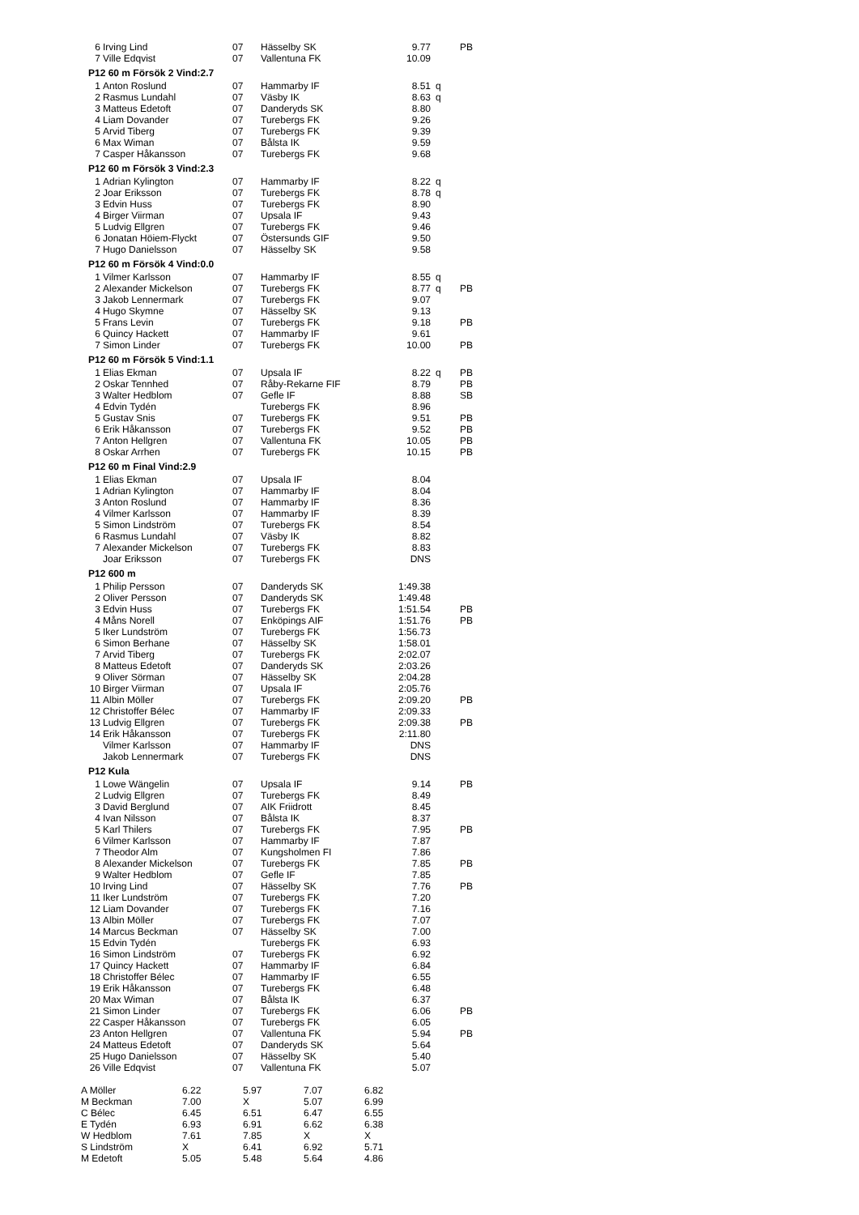| 6 | Irving Lind | 07 | Hässelby SK | 9.77 | | PB |
| 7 | Ville Edqvist | 07 | Vallentuna FK | 10.09 | | |
P12 60 m Försök 2 Vind:2.7
| 1 | Anton Roslund | 07 | Hammarby IF | 8.51 | q | |
| 2 | Rasmus Lundahl | 07 | Väsby IK | 8.63 | q | |
| 3 | Matteus Edetoft | 07 | Danderyds SK | 8.80 | | |
| 4 | Liam Dovander | 07 | Turebergs FK | 9.26 | | |
| 5 | Arvid Tiberg | 07 | Turebergs FK | 9.39 | | |
| 6 | Max Wiman | 07 | Bålsta IK | 9.59 | | |
| 7 | Casper Håkansson | 07 | Turebergs FK | 9.68 | | |
P12 60 m Försök 3 Vind:2.3
| 1 | Adrian Kylington | 07 | Hammarby IF | 8.22 | q | |
| 2 | Joar Eriksson | 07 | Turebergs FK | 8.78 | q | |
| 3 | Edvin Huss | 07 | Turebergs FK | 8.90 | | |
| 4 | Birger Viirman | 07 | Upsala IF | 9.43 | | |
| 5 | Ludvig Ellgren | 07 | Turebergs FK | 9.46 | | |
| 6 | Jonatan Höiem-Flyckt | 07 | Östersunds GIF | 9.50 | | |
| 7 | Hugo Danielsson | 07 | Hässelby SK | 9.58 | | |
P12 60 m Försök 4 Vind:0.0
| 1 | Vilmer Karlsson | 07 | Hammarby IF | 8.55 | q | |
| 2 | Alexander Mickelson | 07 | Turebergs FK | 8.77 | q | PB |
| 3 | Jakob Lennermark | 07 | Turebergs FK | 9.07 | | |
| 4 | Hugo Skymne | 07 | Hässelby SK | 9.13 | | |
| 5 | Frans Levin | 07 | Turebergs FK | 9.18 | | PB |
| 6 | Quincy Hackett | 07 | Hammarby IF | 9.61 | | |
| 7 | Simon Linder | 07 | Turebergs FK | 10.00 | | PB |
P12 60 m Försök 5 Vind:1.1
| 1 | Elias Ekman | 07 | Upsala IF | 8.22 | q | PB |
| 2 | Oskar Tennhed | 07 | Råby-Rekarne FIF | 8.79 | | PB |
| 3 | Walter Hedblom | 07 | Gefle IF | 8.88 | | SB |
| 4 | Edvin Tydén | | Turebergs FK | 8.96 | | |
| 5 | Gustav Snis | 07 | Turebergs FK | 9.51 | | PB |
| 6 | Erik Håkansson | 07 | Turebergs FK | 9.52 | | PB |
| 7 | Anton Hellgren | 07 | Vallentuna FK | 10.05 | | PB |
| 8 | Oskar Arrhen | 07 | Turebergs FK | 10.15 | | PB |
P12 60 m Final Vind:2.9
| 1 | Elias Ekman | 07 | Upsala IF | 8.04 |
| 1 | Adrian Kylington | 07 | Hammarby IF | 8.04 |
| 3 | Anton Roslund | 07 | Hammarby IF | 8.36 |
| 4 | Vilmer Karlsson | 07 | Hammarby IF | 8.39 |
| 5 | Simon Lindström | 07 | Turebergs FK | 8.54 |
| 6 | Rasmus Lundahl | 07 | Väsby IK | 8.82 |
| 7 | Alexander Mickelson | 07 | Turebergs FK | 8.83 |
| | Joar Eriksson | 07 | Turebergs FK | DNS |
P12 600 m
| 1 | Philip Persson | 07 | Danderyds SK | 1:49.38 | | |
| 2 | Oliver Persson | 07 | Danderyds SK | 1:49.48 | | |
| 3 | Edvin Huss | 07 | Turebergs FK | 1:51.54 | | PB |
| 4 | Måns Norell | 07 | Enköpings AIF | 1:51.76 | | PB |
| 5 | Iker Lundström | 07 | Turebergs FK | 1:56.73 | | |
| 6 | Simon Berhane | 07 | Hässelby SK | 1:58.01 | | |
| 7 | Arvid Tiberg | 07 | Turebergs FK | 2:02.07 | | |
| 8 | Matteus Edetoft | 07 | Danderyds SK | 2:03.26 | | |
| 9 | Oliver Sörman | 07 | Hässelby SK | 2:04.28 | | |
| 10 | Birger Viirman | 07 | Upsala IF | 2:05.76 | | |
| 11 | Albin Möller | 07 | Turebergs FK | 2:09.20 | | PB |
| 12 | Christoffer Bélec | 07 | Hammarby IF | 2:09.33 | | |
| 13 | Ludvig Ellgren | 07 | Turebergs FK | 2:09.38 | | PB |
| 14 | Erik Håkansson | 07 | Turebergs FK | 2:11.80 | | |
| | Vilmer Karlsson | 07 | Hammarby IF | DNS | | |
| | Jakob Lennermark | 07 | Turebergs FK | DNS | | |
P12 Kula
| 1 | Lowe Wängelin | 07 | Upsala IF | 9.14 | | PB |
| 2 | Ludvig Ellgren | 07 | Turebergs FK | 8.49 | | |
| 3 | David Berglund | 07 | AIK Friidrott | 8.45 | | |
| 4 | Ivan Nilsson | 07 | Bålsta IK | 8.37 | | |
| 5 | Karl Thilers | 07 | Turebergs FK | 7.95 | | PB |
| 6 | Vilmer Karlsson | 07 | Hammarby IF | 7.87 | | |
| 7 | Theodor Alm | 07 | Kungsholmen FI | 7.86 | | |
| 8 | Alexander Mickelson | 07 | Turebergs FK | 7.85 | | PB |
| 9 | Walter Hedblom | 07 | Gefle IF | 7.85 | | |
| 10 | Irving Lind | 07 | Hässelby SK | 7.76 | | PB |
| 11 | Iker Lundström | 07 | Turebergs FK | 7.20 | | |
| 12 | Liam Dovander | 07 | Turebergs FK | 7.16 | | |
| 13 | Albin Möller | 07 | Turebergs FK | 7.07 | | |
| 14 | Marcus Beckman | 07 | Hässelby SK | 7.00 | | |
| 15 | Edvin Tydén | | Turebergs FK | 6.93 | | |
| 16 | Simon Lindström | 07 | Turebergs FK | 6.92 | | |
| 17 | Quincy Hackett | 07 | Hammarby IF | 6.84 | | |
| 18 | Christoffer Bélec | 07 | Hammarby IF | 6.55 | | |
| 19 | Erik Håkansson | 07 | Turebergs FK | 6.48 | | |
| 20 | Max Wiman | 07 | Bålsta IK | 6.37 | | |
| 21 | Simon Linder | 07 | Turebergs FK | 6.06 | | PB |
| 22 | Casper Håkansson | 07 | Turebergs FK | 6.05 | | |
| 23 | Anton Hellgren | 07 | Vallentuna FK | 5.94 | | PB |
| 24 | Matteus Edetoft | 07 | Danderyds SK | 5.64 | | |
| 25 | Hugo Danielsson | 07 | Hässelby SK | 5.40 | | |
| 26 | Ville Edqvist | 07 | Vallentuna FK | 5.07 | | |
| A Möller | 6.22 | 5.97 | 7.07 | 6.82 |
| M Beckman | 7.00 | X | 5.07 | 6.99 |
| C Bélec | 6.45 | 6.51 | 6.47 | 6.55 |
| E Tydén | 6.93 | 6.91 | 6.62 | 6.38 |
| W Hedblom | 7.61 | 7.85 | X | X |
| S Lindström | X | 6.41 | 6.92 | 5.71 |
| M Edetoft | 5.05 | 5.48 | 5.64 | 4.86 |